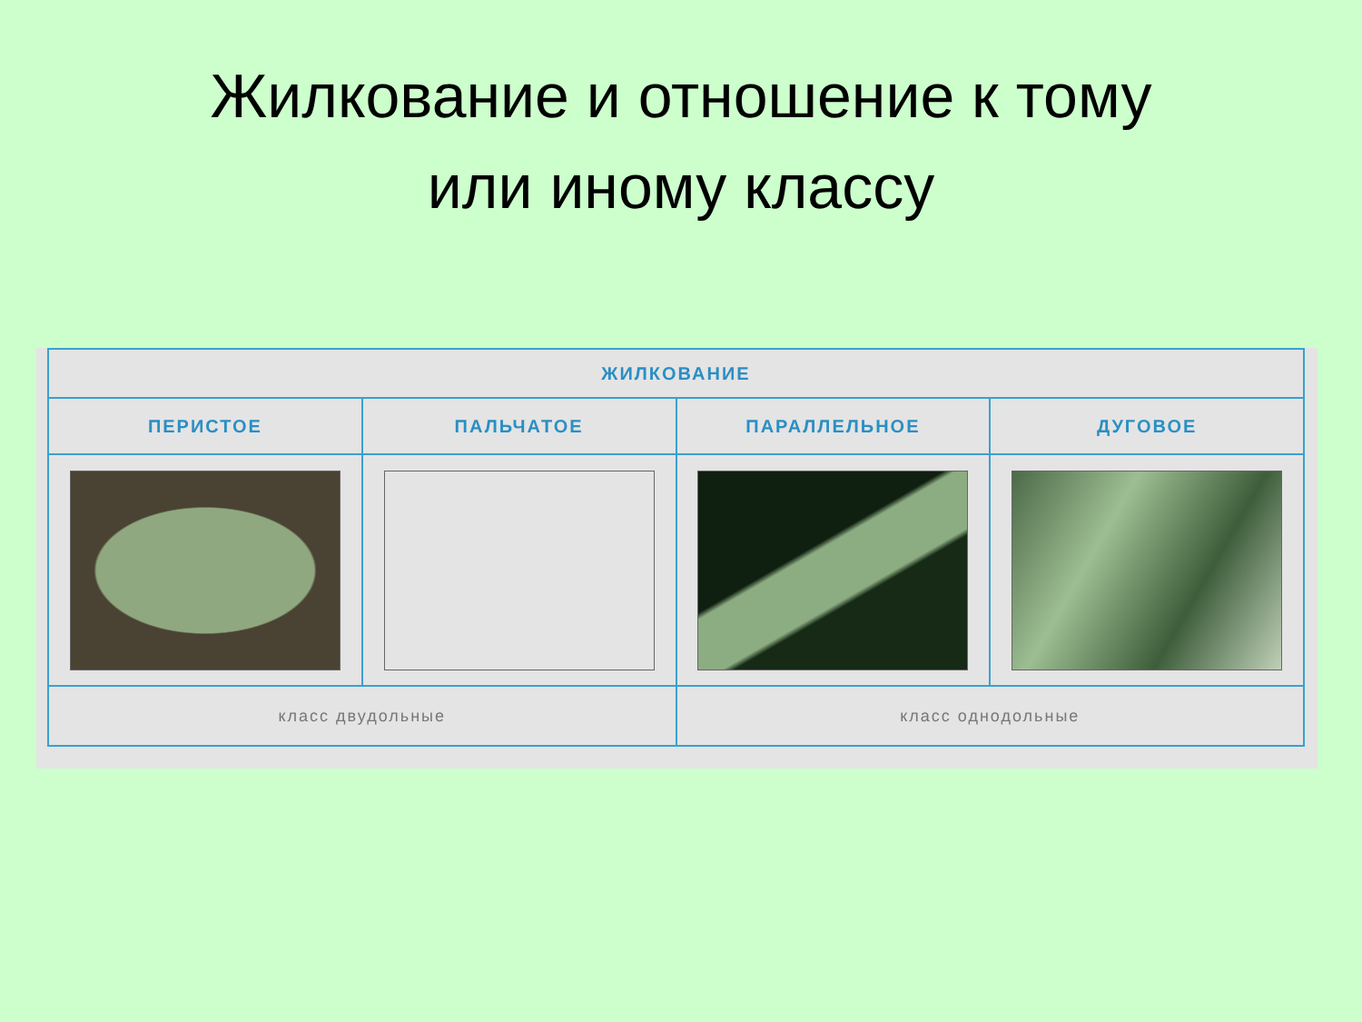Жилкование и отношение к тому
или иному классу
| ЖИЛКОВАНИЕ | | | |
| --- | --- | --- | --- |
| ПЕРИСТОЕ | ПАЛЬЧАТОЕ | ПАРАЛЛЕЛЬНОЕ | ДУГОВОЕ |
| класс двудольные | | класс однодольные | |